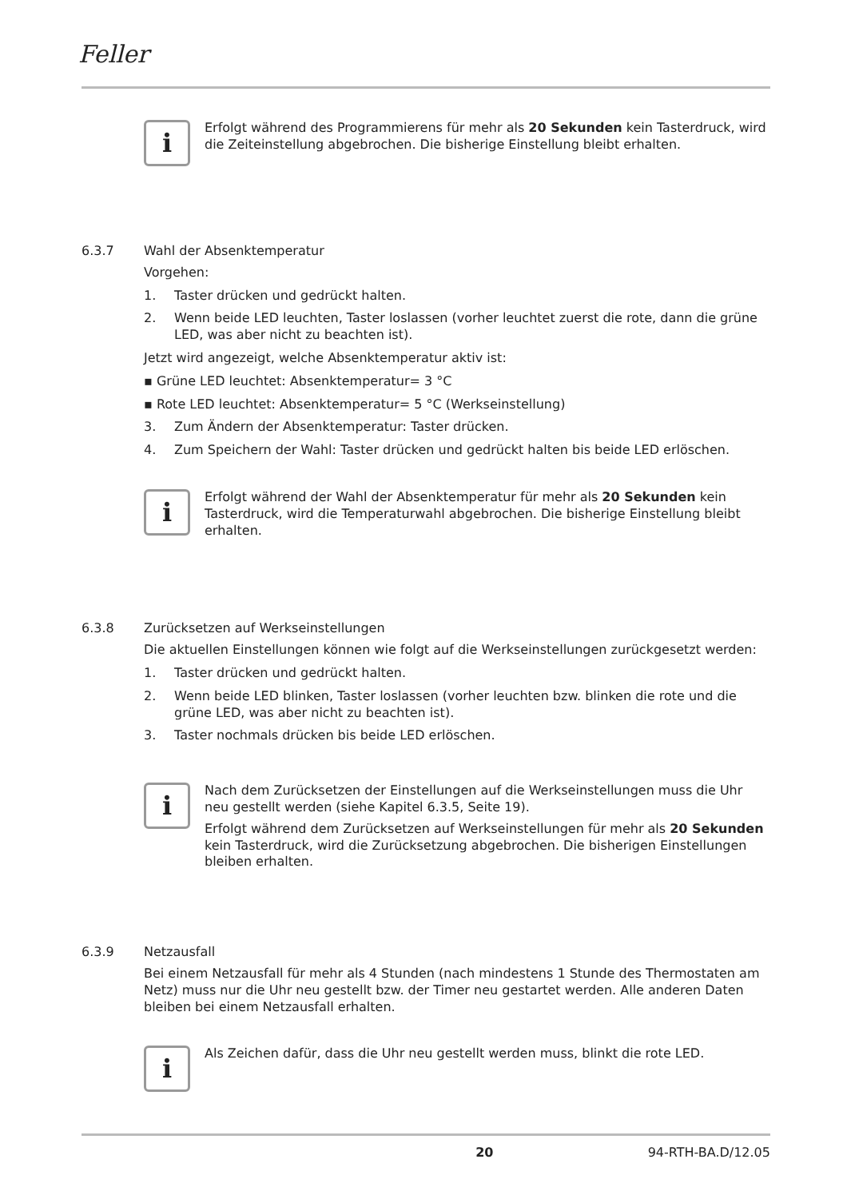Feller
i
Erfolgt während des Programmierens für mehr als 20 Sekunden kein Tasterdruck, wird die Zeiteinstellung abgebrochen. Die bisherige Einstellung bleibt erhalten.
6.3.7 Wahl der Absenktemperatur
Vorgehen:
1. Taster drücken und gedrückt halten.
2. Wenn beide LED leuchten, Taster loslassen (vorher leuchtet zuerst die rote, dann die grüne LED, was aber nicht zu beachten ist).
Jetzt wird angezeigt, welche Absenktemperatur aktiv ist:
▪ Grüne LED leuchtet: Absenktemperatur= 3 °C
▪ Rote LED leuchtet: Absenktemperatur= 5 °C (Werkseinstellung)
3. Zum Ändern der Absenktemperatur: Taster drücken.
4. Zum Speichern der Wahl: Taster drücken und gedrückt halten bis beide LED erlöschen.
i
Erfolgt während der Wahl der Absenktemperatur für mehr als 20 Sekunden kein Tasterdruck, wird die Temperaturwahl abgebrochen. Die bisherige Einstellung bleibt erhalten.
6.3.8 Zurücksetzen auf Werkseinstellungen
Die aktuellen Einstellungen können wie folgt auf die Werkseinstellungen zurückgesetzt werden:
1. Taster drücken und gedrückt halten.
2. Wenn beide LED blinken, Taster loslassen (vorher leuchten bzw. blinken die rote und die grüne LED, was aber nicht zu beachten ist).
3. Taster nochmals drücken bis beide LED erlöschen.
i
Nach dem Zurücksetzen der Einstellungen auf die Werkseinstellungen muss die Uhr neu gestellt werden (siehe Kapitel 6.3.5, Seite 19).
Erfolgt während dem Zurücksetzen auf Werkseinstellungen für mehr als 20 Sekunden kein Tasterdruck, wird die Zurücksetzung abgebrochen. Die bisherigen Einstellungen bleiben erhalten.
6.3.9 Netzausfall
Bei einem Netzausfall für mehr als 4 Stunden (nach mindestens 1 Stunde des Thermostaten am Netz) muss nur die Uhr neu gestellt bzw. der Timer neu gestartet werden. Alle anderen Daten bleiben bei einem Netzausfall erhalten.
i
Als Zeichen dafür, dass die Uhr neu gestellt werden muss, blinkt die rote LED.
20 94-RTH-BA.D/12.05